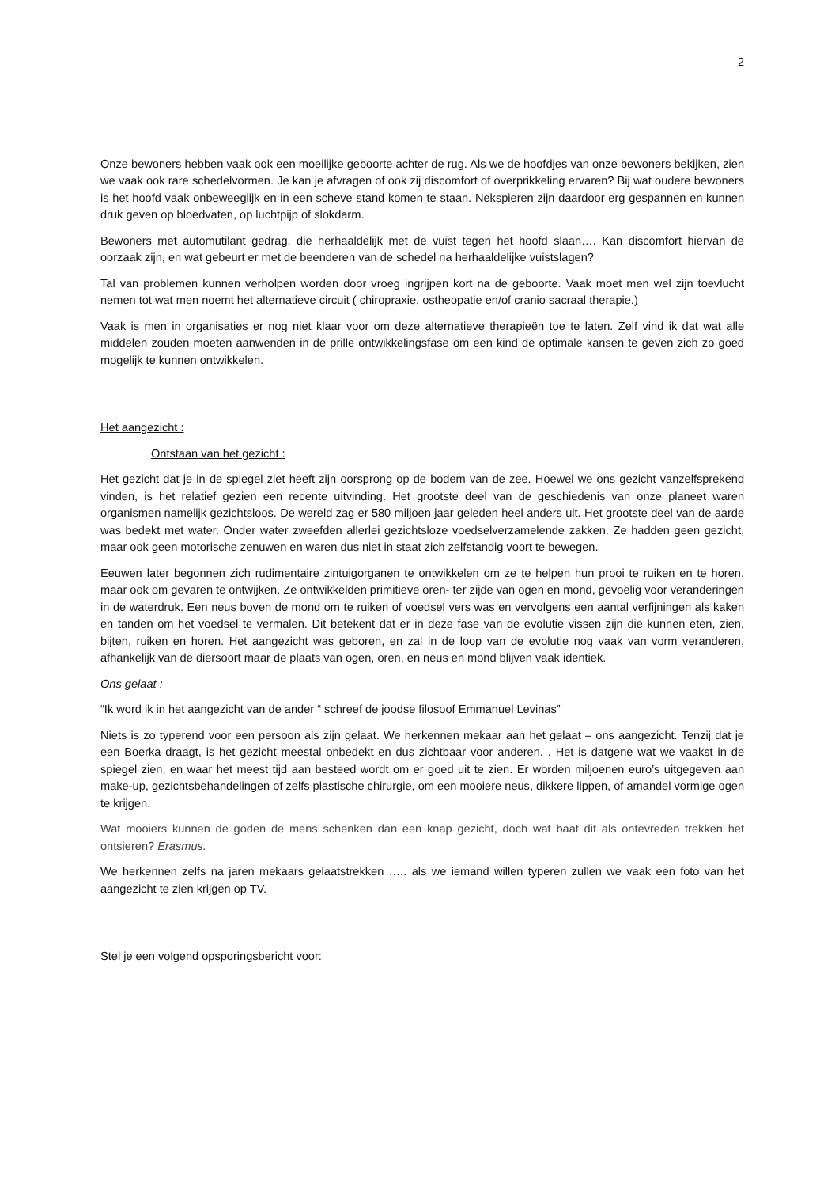2
Onze bewoners hebben vaak ook een moeilijke geboorte achter de rug. Als we de hoofdjes van onze bewoners bekijken, zien we vaak ook rare schedelvormen. Je kan je afvragen of ook zij discomfort of overprikkeling ervaren? Bij wat oudere bewoners is het hoofd vaak onbeweeglijk en in een scheve stand komen te staan. Nekspieren zijn daardoor erg gespannen en kunnen druk geven op bloedvaten, op luchtpijp of slokdarm.
Bewoners met automutilant gedrag, die herhaaldelijk met de vuist tegen het hoofd slaan…. Kan discomfort hiervan de oorzaak zijn, en wat gebeurt er met de beenderen van de schedel na herhaaldelijke vuistslagen?
Tal van problemen kunnen verholpen worden door vroeg ingrijpen kort na de geboorte. Vaak moet men wel zijn toevlucht nemen tot wat men noemt het alternatieve circuit ( chiropraxie, ostheopatie en/of cranio sacraal therapie.)
Vaak is men in organisaties er nog niet klaar voor om deze alternatieve therapieën toe te laten. Zelf vind ik dat wat alle middelen zouden moeten aanwenden in de prille ontwikkelingsfase om een kind de optimale kansen te geven zich zo goed mogelijk te kunnen ontwikkelen.
Het aangezicht :
Ontstaan van het gezicht :
Het gezicht dat je in de spiegel ziet heeft zijn oorsprong op de bodem van de zee. Hoewel we ons gezicht vanzelfsprekend vinden, is het relatief gezien een recente uitvinding. Het grootste deel van de geschiedenis van onze planeet waren organismen namelijk gezichtsloos. De wereld zag er 580 miljoen jaar geleden heel anders uit. Het grootste deel van de aarde was bedekt met water. Onder water zweefden allerlei gezichtsloze voedselverzamelende zakken. Ze hadden geen gezicht, maar ook geen motorische zenuwen en waren dus niet in staat zich zelfstandig voort te bewegen.
Eeuwen later begonnen zich rudimentaire zintuigorganen te ontwikkelen om ze te helpen hun prooi te ruiken en te horen, maar ook om gevaren te ontwijken. Ze ontwikkelden primitieve oren- ter zijde van ogen en mond, gevoelig voor veranderingen in de waterdruk. Een neus boven de mond om te ruiken of voedsel vers was en vervolgens een aantal verfijningen als kaken en tanden om het voedsel te vermalen. Dit betekent dat er in deze fase van de evolutie vissen zijn die kunnen eten, zien, bijten, ruiken en horen. Het aangezicht was geboren, en zal in de loop van de evolutie nog vaak van vorm veranderen, afhankelijk van de diersoort maar de plaats van ogen, oren, en neus en mond blijven vaak identiek.
Ons gelaat :
“Ik word ik in het aangezicht van de ander “ schreef de joodse filosoof Emmanuel Levinas”
Niets is zo typerend voor een persoon als zijn gelaat. We herkennen mekaar aan het gelaat – ons aangezicht. Tenzij dat je een Boerka draagt, is het gezicht meestal onbedekt en dus zichtbaar voor anderen. . Het is datgene wat we vaakst in de spiegel zien, en waar het meest tijd aan besteed wordt om er goed uit te zien. Er worden miljoenen euro’s uitgegeven aan make-up, gezichtsbehandelingen of zelfs plastische chirurgie, om een mooiere neus, dikkere lippen, of amandel vormige ogen te krijgen.
Wat mooiers kunnen de goden de mens schenken dan een knap gezicht, doch wat baat dit als ontevreden trekken het ontsieren? Erasmus.
We herkennen zelfs na jaren mekaars gelaatstrekken ….. als we iemand willen typeren zullen we vaak een foto van het aangezicht te zien krijgen op TV.
Stel je een volgend opsporingsbericht voor: